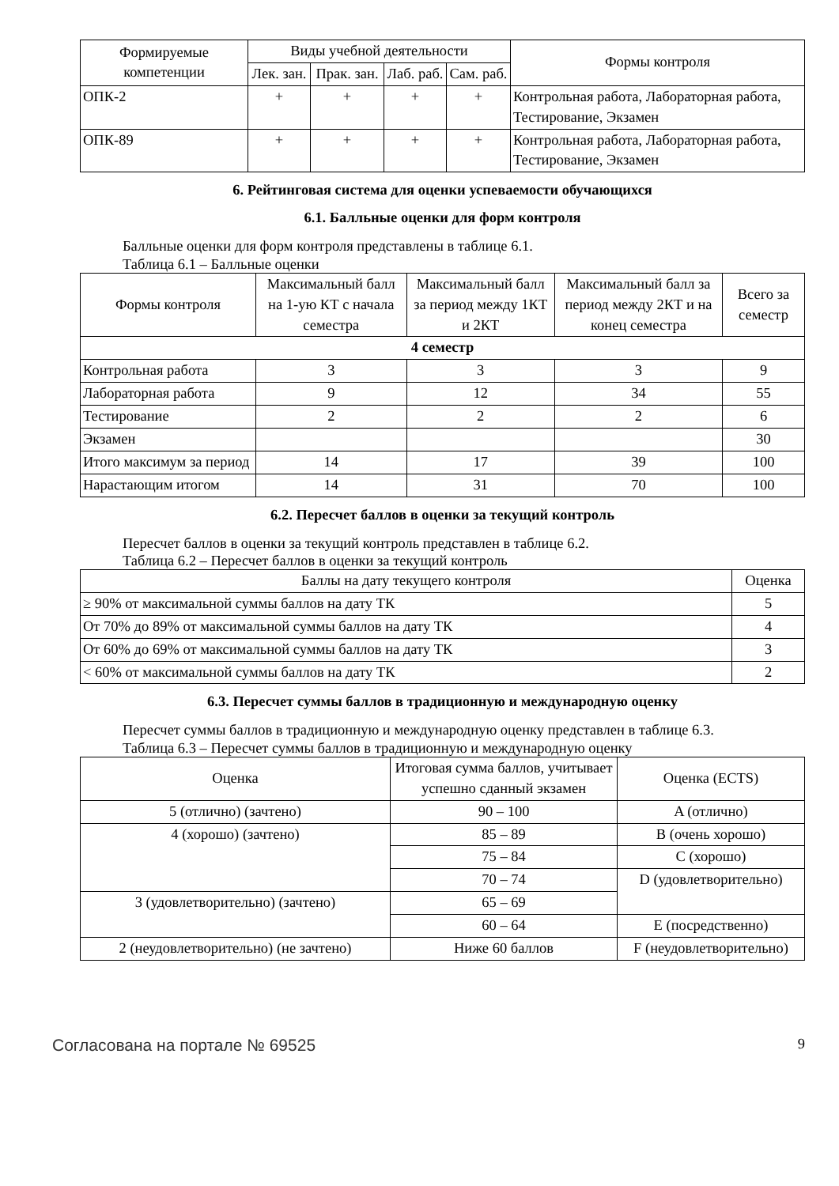| Формируемые компетенции | Виды учебной деятельности | | | | Формы контроля |
| --- | --- | --- | --- | --- | --- |
| | Лек. зан. | Прак. зан. | Лаб. раб. | Сам. раб. | |
| ОПК-2 | + | + | + | + | Контрольная работа, Лабораторная работа, Тестирование, Экзамен |
| ОПК-89 | + | + | + | + | Контрольная работа, Лабораторная работа, Тестирование, Экзамен |
6. Рейтинговая система для оценки успеваемости обучающихся
6.1. Балльные оценки для форм контроля
Балльные оценки для форм контроля представлены в таблице 6.1.
Таблица 6.1 – Балльные оценки
| Формы контроля | Максимальный балл на 1-ую КТ с начала семестра | Максимальный балл за период между 1КТ и 2КТ | Максимальный балл за период между 2КТ и на конец семестра | Всего за семестр |
| --- | --- | --- | --- | --- |
| 4 семестр | | | | |
| Контрольная работа | 3 | 3 | 3 | 9 |
| Лабораторная работа | 9 | 12 | 34 | 55 |
| Тестирование | 2 | 2 | 2 | 6 |
| Экзамен | | | | 30 |
| Итого максимум за период | 14 | 17 | 39 | 100 |
| Нарастающим итогом | 14 | 31 | 70 | 100 |
6.2. Пересчет баллов в оценки за текущий контроль
Пересчет баллов в оценки за текущий контроль представлен в таблице 6.2.
Таблица 6.2 – Пересчет баллов в оценки за текущий контроль
| Баллы на дату текущего контроля | Оценка |
| --- | --- |
| ≥ 90% от максимальной суммы баллов на дату ТК | 5 |
| От 70% до 89% от максимальной суммы баллов на дату ТК | 4 |
| От 60% до 69% от максимальной суммы баллов на дату ТК | 3 |
| < 60% от максимальной суммы баллов на дату ТК | 2 |
6.3. Пересчет суммы баллов в традиционную и международную оценку
Пересчет суммы баллов в традиционную и международную оценку представлен в таблице 6.3.
Таблица 6.3 – Пересчет суммы баллов в традиционную и международную оценку
| Оценка | Итоговая сумма баллов, учитывает успешно сданный экзамен | Оценка (ECTS) |
| --- | --- | --- |
| 5 (отлично) (зачтено) | 90 – 100 | A (отлично) |
| 4 (хорошо) (зачтено) | 85 – 89 | B (очень хорошо) |
| | 75 – 84 | C (хорошо) |
| | 70 – 74 | D (удовлетворительно) |
| 3 (удовлетворительно) (зачтено) | 65 – 69 | |
| | 60 – 64 | E (посредственно) |
| 2 (неудовлетворительно) (не зачтено) | Ниже 60 баллов | F (неудовлетворительно) |
Согласована на портале № 69525 9